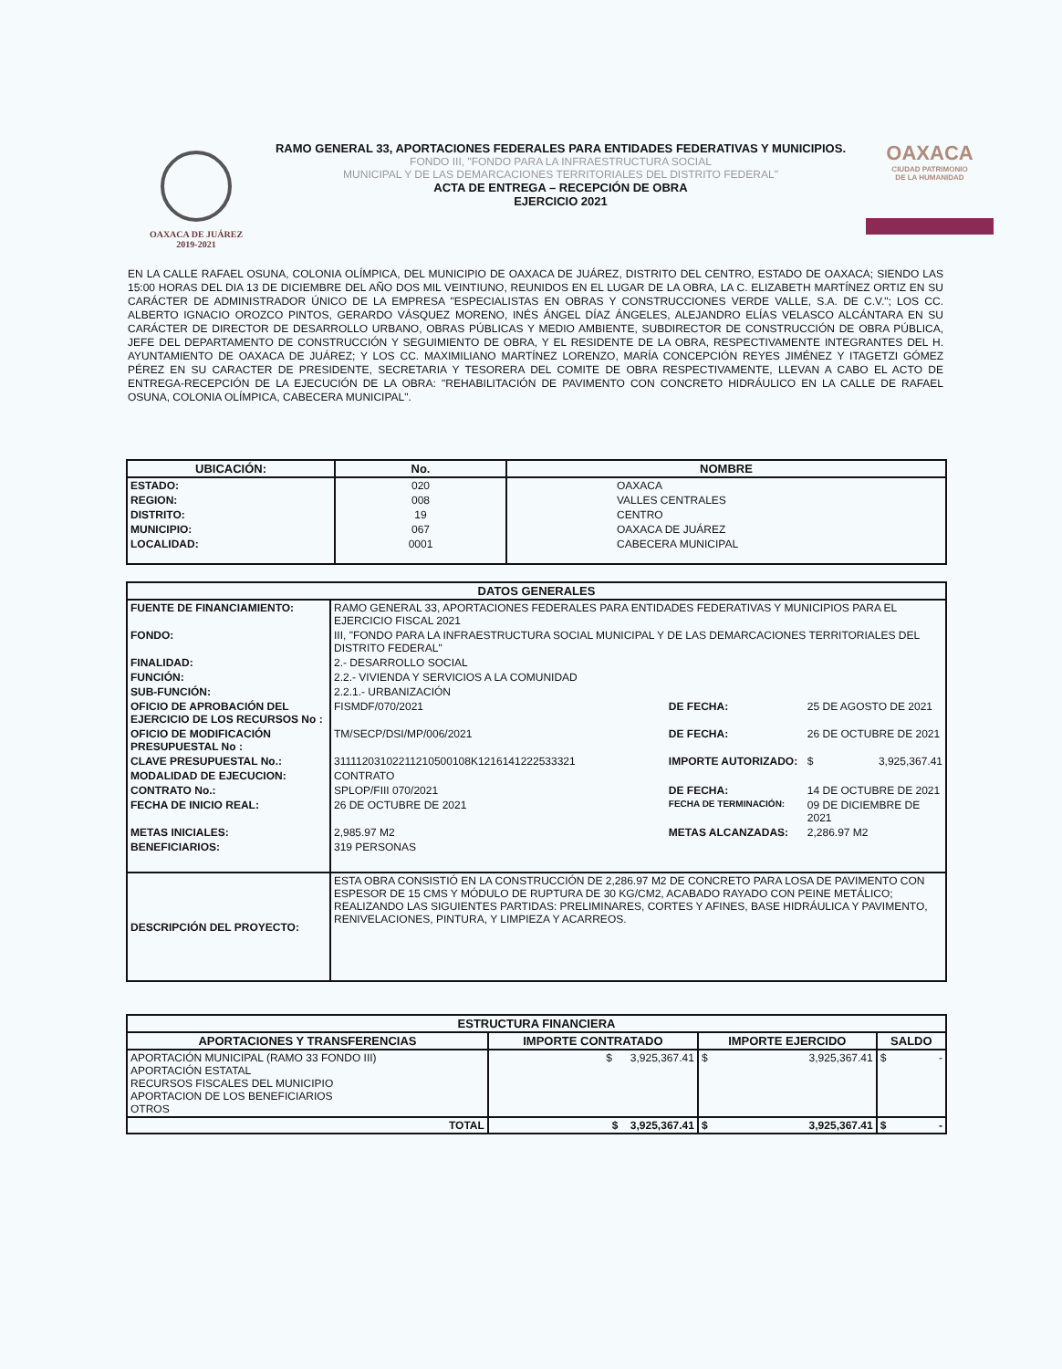OAXACA DE JUÁREZ
2019-2021
RAMO GENERAL 33, APORTACIONES FEDERALES PARA ENTIDADES FEDERATIVAS Y MUNICIPIOS.
FONDO III, "FONDO PARA LA INFRAESTRUCTURA SOCIAL
MUNICIPAL Y DE LAS DEMARCACIONES TERRITORIALES DEL DISTRITO FEDERAL"
ACTA DE ENTREGA – RECEPCIÓN DE OBRA
EJERCICIO 2021
OAXACA
CIUDAD PATRIMONIO
DE LA HUMANIDAD
EN LA CALLE RAFAEL OSUNA, COLONIA OLÍMPICA, DEL MUNICIPIO DE OAXACA DE JUÁREZ, DISTRITO DEL CENTRO, ESTADO DE OAXACA; SIENDO LAS 15:00 HORAS DEL DIA 13 DE DICIEMBRE DEL AÑO DOS MIL VEINTIUNO, REUNIDOS EN EL LUGAR DE LA OBRA, LA C. ELIZABETH MARTÍNEZ ORTIZ EN SU CARÁCTER DE ADMINISTRADOR ÚNICO DE LA EMPRESA "ESPECIALISTAS EN OBRAS Y CONSTRUCCIONES VERDE VALLE, S.A. DE C.V."; LOS CC. ALBERTO IGNACIO OROZCO PINTOS, GERARDO VÁSQUEZ MORENO, INÉS ÁNGEL DÍAZ ÁNGELES, ALEJANDRO ELÍAS VELASCO ALCÁNTARA EN SU CARÁCTER DE DIRECTOR DE DESARROLLO URBANO, OBRAS PÚBLICAS Y MEDIO AMBIENTE, SUBDIRECTOR DE CONSTRUCCIÓN DE OBRA PÚBLICA, JEFE DEL DEPARTAMENTO DE CONSTRUCCIÓN Y SEGUIMIENTO DE OBRA, Y EL RESIDENTE DE LA OBRA, RESPECTIVAMENTE INTEGRANTES DEL H. AYUNTAMIENTO DE OAXACA DE JUÁREZ; Y LOS CC. MAXIMILIANO MARTÍNEZ LORENZO, MARÍA CONCEPCIÓN REYES JIMÉNEZ Y ITAGETZI GÓMEZ PÉREZ EN SU CARACTER DE PRESIDENTE, SECRETARIA Y TESORERA DEL COMITE DE OBRA RESPECTIVAMENTE, LLEVAN A CABO EL ACTO DE ENTREGA-RECEPCIÓN DE LA EJECUCIÓN DE LA OBRA: "REHABILITACIÓN DE PAVIMENTO CON CONCRETO HIDRÁULICO EN LA CALLE DE RAFAEL OSUNA, COLONIA OLÍMPICA, CABECERA MUNICIPAL".
| UBICACIÓN: | No. | NOMBRE |
| --- | --- | --- |
| ESTADO: | 020 | OAXACA |
| REGION: | 008 | VALLES CENTRALES |
| DISTRITO: | 19 | CENTRO |
| MUNICIPIO: | 067 | OAXACA DE JUÁREZ |
| LOCALIDAD: | 0001 | CABECERA MUNICIPAL |
| DATOS GENERALES | | | | |
| --- | --- | --- | --- | --- |
| FUENTE DE FINANCIAMIENTO: | RAMO GENERAL 33, APORTACIONES FEDERALES PARA ENTIDADES FEDERATIVAS Y MUNICIPIOS PARA EL EJERCICIO FISCAL 2021 | | | |
| FONDO: | III, "FONDO PARA LA INFRAESTRUCTURA SOCIAL MUNICIPAL Y DE LAS DEMARCACIONES TERRITORIALES DEL DISTRITO FEDERAL" | | | |
| FINALIDAD: | 2.- DESARROLLO SOCIAL | | | |
| FUNCIÓN: | 2.2.- VIVIENDA Y SERVICIOS A LA COMUNIDAD | | | |
| SUB-FUNCIÓN: | 2.2.1.- URBANIZACIÓN | | | |
| OFICIO DE APROBACIÓN DEL EJERCICIO DE LOS RECURSOS No : | FISMDF/070/2021 | DE FECHA: | 25 DE AGOSTO DE 2021 | |
| OFICIO DE MODIFICACIÓN PRESUPUESTAL No : | TM/SECP/DSI/MP/006/2021 | DE FECHA: | 26 DE OCTUBRE DE 2021 | |
| CLAVE PRESUPUESTAL No.: | 31111203102211210500108K1216141222533321 | IMPORTE AUTORIZADO: | $ | 3,925,367.41 |
| MODALIDAD DE EJECUCION: | CONTRATO | | | |
| CONTRATO No.: | SPLOP/FIII 070/2021 | DE FECHA: | 14 DE OCTUBRE DE 2021 | |
| FECHA DE INICIO REAL: | 26 DE OCTUBRE DE 2021 | FECHA DE TERMINACIÓN: | 09 DE DICIEMBRE DE 2021 | |
| METAS INICIALES: | 2,985.97 M2 | METAS ALCANZADAS: | 2,286.97 M2 | |
| BENEFICIARIOS: | 319 PERSONAS | | | |
| DESCRIPCIÓN DEL PROYECTO: | ESTA OBRA CONSISTIÓ EN LA CONSTRUCCIÓN DE 2,286.97 M2 DE CONCRETO PARA LOSA DE PAVIMENTO CON ESPESOR DE 15 CMS Y MÓDULO DE RUPTURA DE 30 KG/CM2, ACABADO RAYADO CON PEINE METÁLICO; REALIZANDO LAS SIGUIENTES PARTIDAS: PRELIMINARES, CORTES Y AFINES, BASE HIDRÁULICA Y PAVIMENTO, RENIVELACIONES, PINTURA, Y LIMPIEZA Y ACARREOS. | | | |
| ESTRUCTURA FINANCIERA | | | |
| --- | --- | --- | --- |
| APORTACIONES Y TRANSFERENCIAS | IMPORTE CONTRATADO | IMPORTE EJERCIDO | SALDO |
| APORTACIÓN MUNICIPAL (RAMO 33 FONDO III) APORTACIÓN ESTATAL RECURSOS FISCALES DEL MUNICIPIO APORTACION DE LOS BENEFICIARIOS OTROS | $ 3,925,367.41 | $ 3,925,367.41 | $ - |
| TOTAL | $ 3,925,367.41 | $ 3,925,367.41 | $ - |